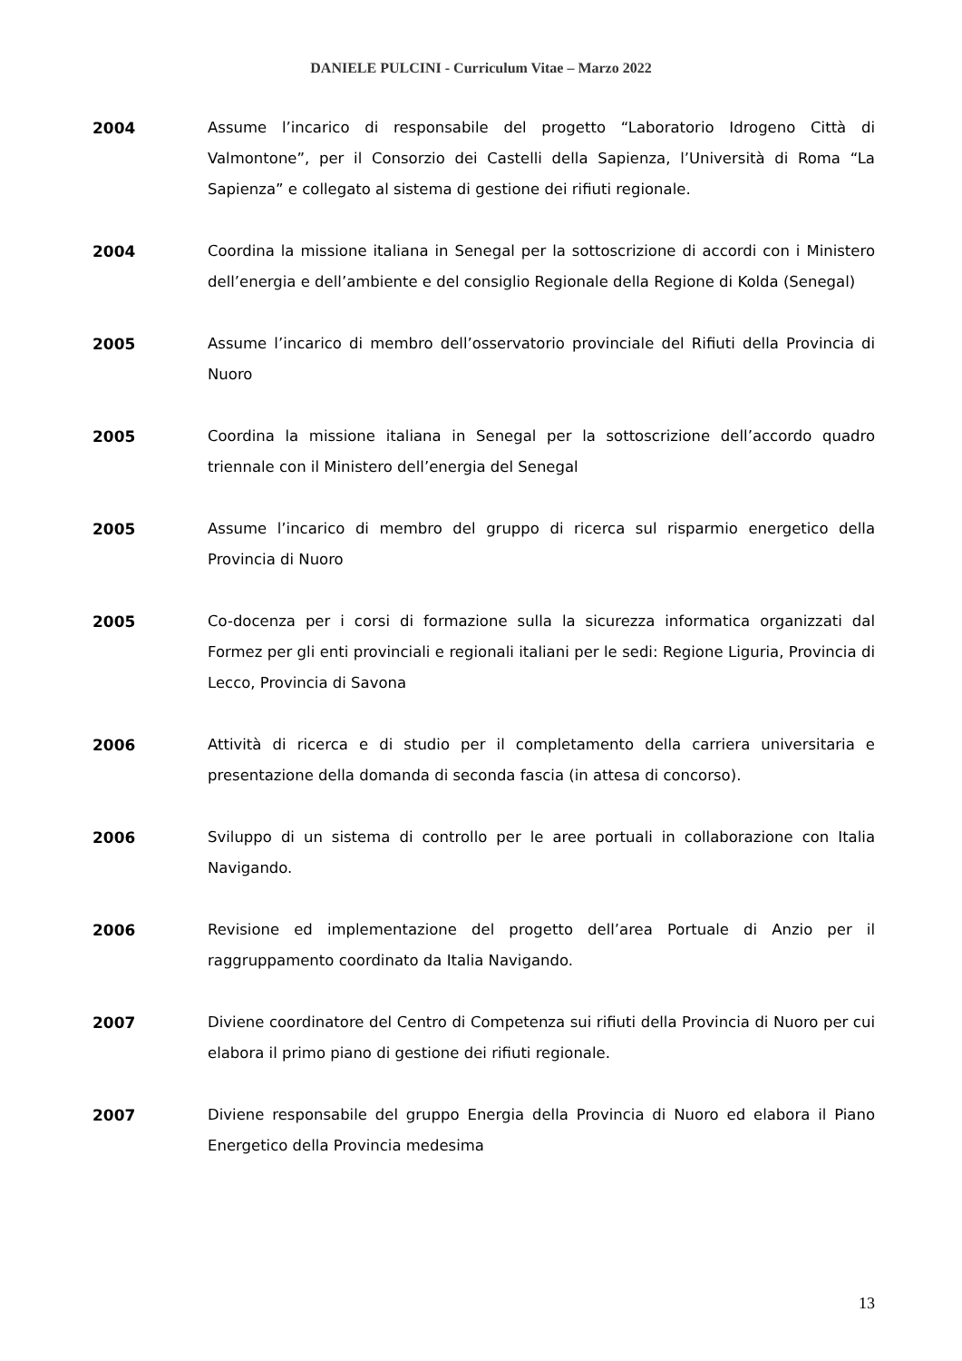DANIELE PULCINI - Curriculum Vitae – Marzo 2022
2004 Assume l’incarico di responsabile del progetto “Laboratorio Idrogeno Città di Valmontone”, per il Consorzio dei Castelli della Sapienza, l’Università di Roma “La Sapienza” e collegato al sistema di gestione dei rifiuti regionale.
2004 Coordina la missione italiana in Senegal per la sottoscrizione di accordi con i Ministero dell’energia e dell’ambiente e del consiglio Regionale della Regione di Kolda (Senegal)
2005 Assume l’incarico di membro dell’osservatorio provinciale del Rifiuti della Provincia di Nuoro
2005 Coordina la missione italiana in Senegal per la sottoscrizione dell’accordo quadro triennale con il Ministero dell’energia del Senegal
2005 Assume l’incarico di membro del gruppo di ricerca sul risparmio energetico della Provincia di Nuoro
2005 Co-docenza per i corsi di formazione sulla la sicurezza informatica organizzati dal Formez per gli enti provinciali e regionali italiani per le sedi: Regione Liguria, Provincia di Lecco, Provincia di Savona
2006 Attività di ricerca e di studio per il completamento della carriera universitaria e presentazione della domanda di seconda fascia (in attesa di concorso).
2006 Sviluppo di un sistema di controllo per le aree portuali in collaborazione con Italia Navigando.
2006 Revisione ed implementazione del progetto dell’area Portuale di Anzio per il raggruppamento coordinato da Italia Navigando.
2007 Diviene coordinatore del Centro di Competenza sui rifiuti della Provincia di Nuoro per cui elabora il primo piano di gestione dei rifiuti regionale.
2007 Diviene responsabile del gruppo Energia della Provincia di Nuoro ed elabora il Piano Energetico della Provincia medesima
13